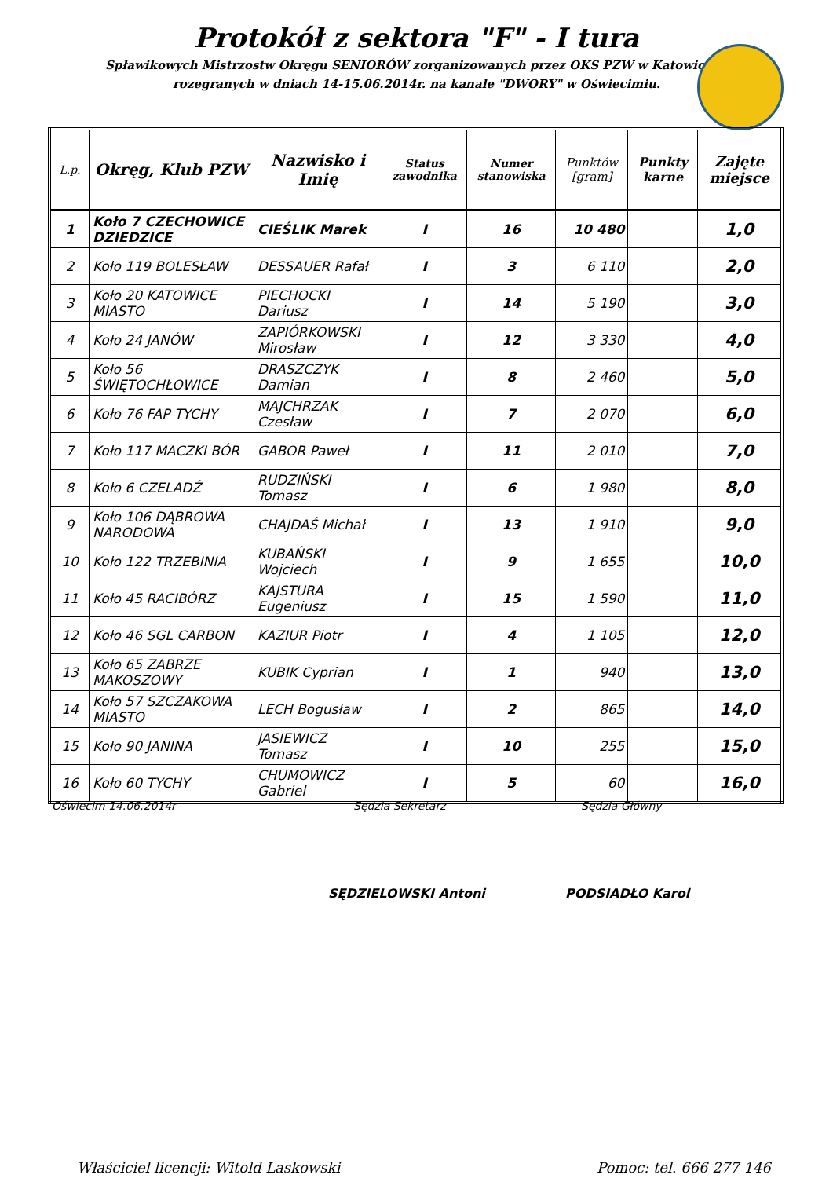Protokół z sektora "F" - I tura
Spławikowych Mistrzostw Okręgu SENIORÓW zorganizowanych przez OKS PZW w Katowicach
rozegranych w dniach 14-15.06.2014r. na kanale "DWORY" w Oświecimiu.
| L.p. | Okręg, Klub PZW | Nazwisko i Imię | Status zawodnika | Numer stanowiska | Punktów [gram] | Punkty karne | Zajęte miejsce |
| --- | --- | --- | --- | --- | --- | --- | --- |
| 1 | Koło 7 CZECHOWICE DZIEDZICE | CIEŚLIK Marek | I | 16 | 10 480 | | 1,0 |
| 2 | Koło 119 BOLESŁAW | DESSAUER Rafał | I | 3 | 6 110 | | 2,0 |
| 3 | Koło 20 KATOWICE MIASTO | PIECHOCKI Dariusz | I | 14 | 5 190 | | 3,0 |
| 4 | Koło 24 JANÓW | ZAPIÓRKOWSKI Mirosław | I | 12 | 3 330 | | 4,0 |
| 5 | Koło 56 ŚWIĘTOCHŁOWICE | DRASZCZYK Damian | I | 8 | 2 460 | | 5,0 |
| 6 | Koło 76 FAP TYCHY | MAJCHRZAK Czesław | I | 7 | 2 070 | | 6,0 |
| 7 | Koło 117 MACZKI BÓR | GABOR Paweł | I | 11 | 2 010 | | 7,0 |
| 8 | Koło 6 CZELADŹ | RUDZIŃSKI Tomasz | I | 6 | 1 980 | | 8,0 |
| 9 | Koło 106 DĄBROWA NARODOWA | CHAJDAŚ Michał | I | 13 | 1 910 | | 9,0 |
| 10 | Koło 122 TRZEBINIA | KUBAŃSKI Wojciech | I | 9 | 1 655 | | 10,0 |
| 11 | Koło 45 RACIBÓRZ | KAJSTURA Eugeniusz | I | 15 | 1 590 | | 11,0 |
| 12 | Koło 46 SGL CARBON | KAZIUR Piotr | I | 4 | 1 105 | | 12,0 |
| 13 | Koło 65 ZABRZE MAKOSZOWY | KUBIK Cyprian | I | 1 | 940 | | 13,0 |
| 14 | Koło 57 SZCZAKOWA MIASTO | LECH Bogusław | I | 2 | 865 | | 14,0 |
| 15 | Koło 90 JANINA | JASIEWICZ Tomasz | I | 10 | 255 | | 15,0 |
| 16 | Koło 60 TYCHY | CHUMOWICZ Gabriel | I | 5 | 60 | | 16,0 |
Oświecim 14.06.2014r Sędzia Sekretarz Sędzia Główny
SĘDZIELOWSKI Antoni PODSIADŁO Karol
Właściciel licencji: Witold Laskowski
Pomoc: tel. 666 277 146